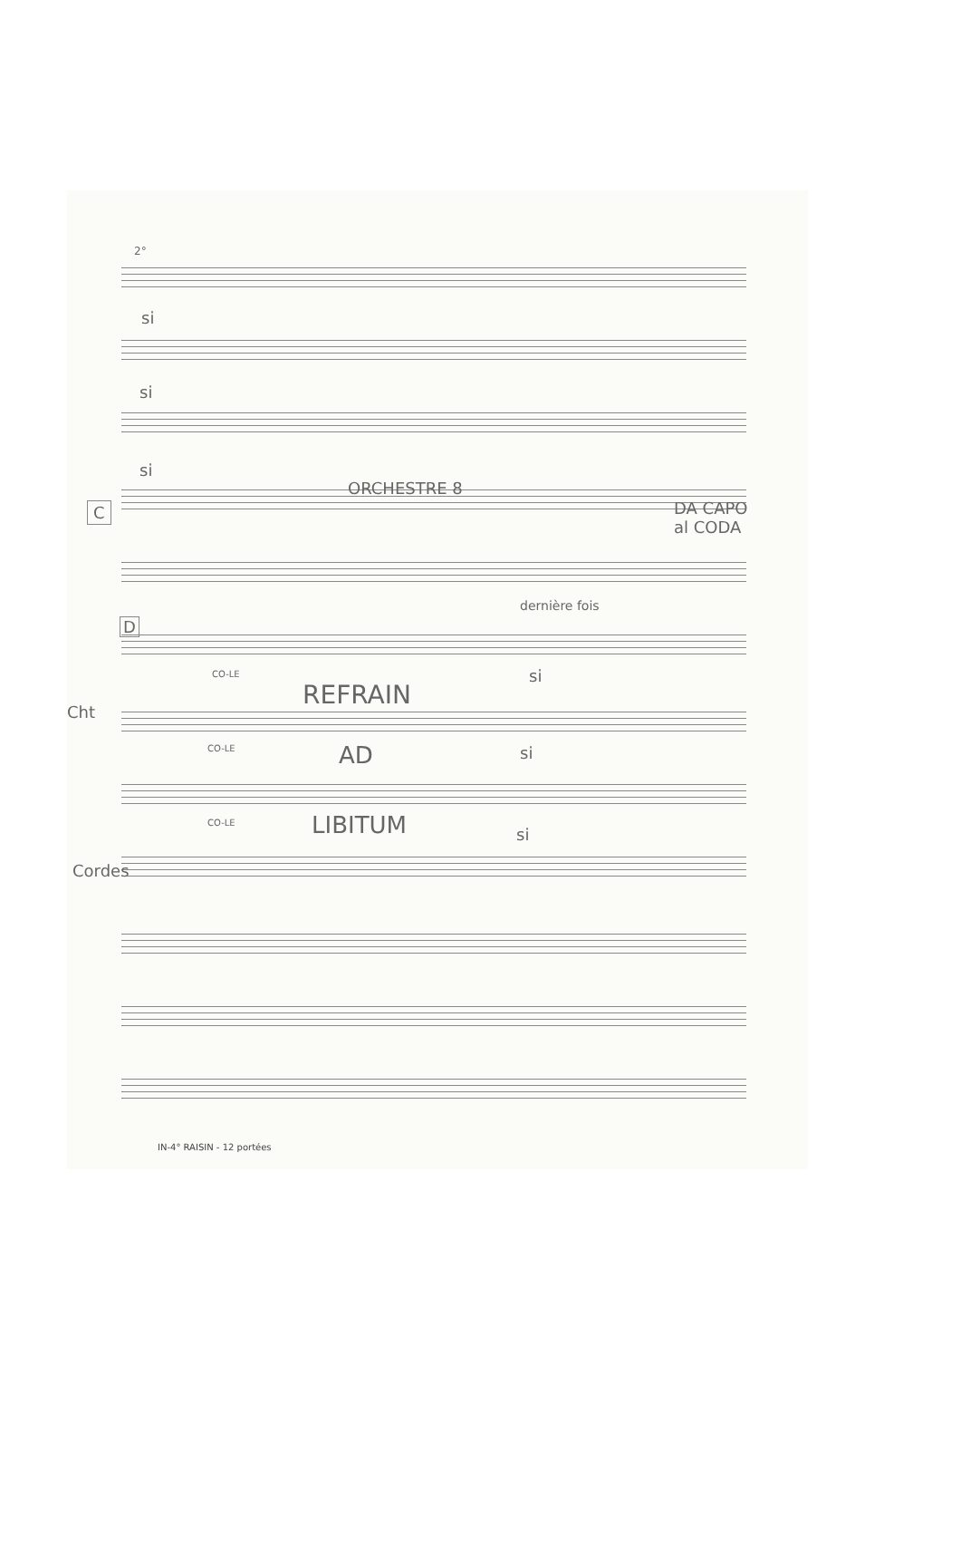2°
si
si
si
C
ORCHESTRE 8
DA CAPO
al CODA
dernière fois
D
CO-LE si
Cht
REFRAIN
CO-LE si
AD
CO-LE LIBITUM si
Cordes
IN-4° RAISIN - 12 portées